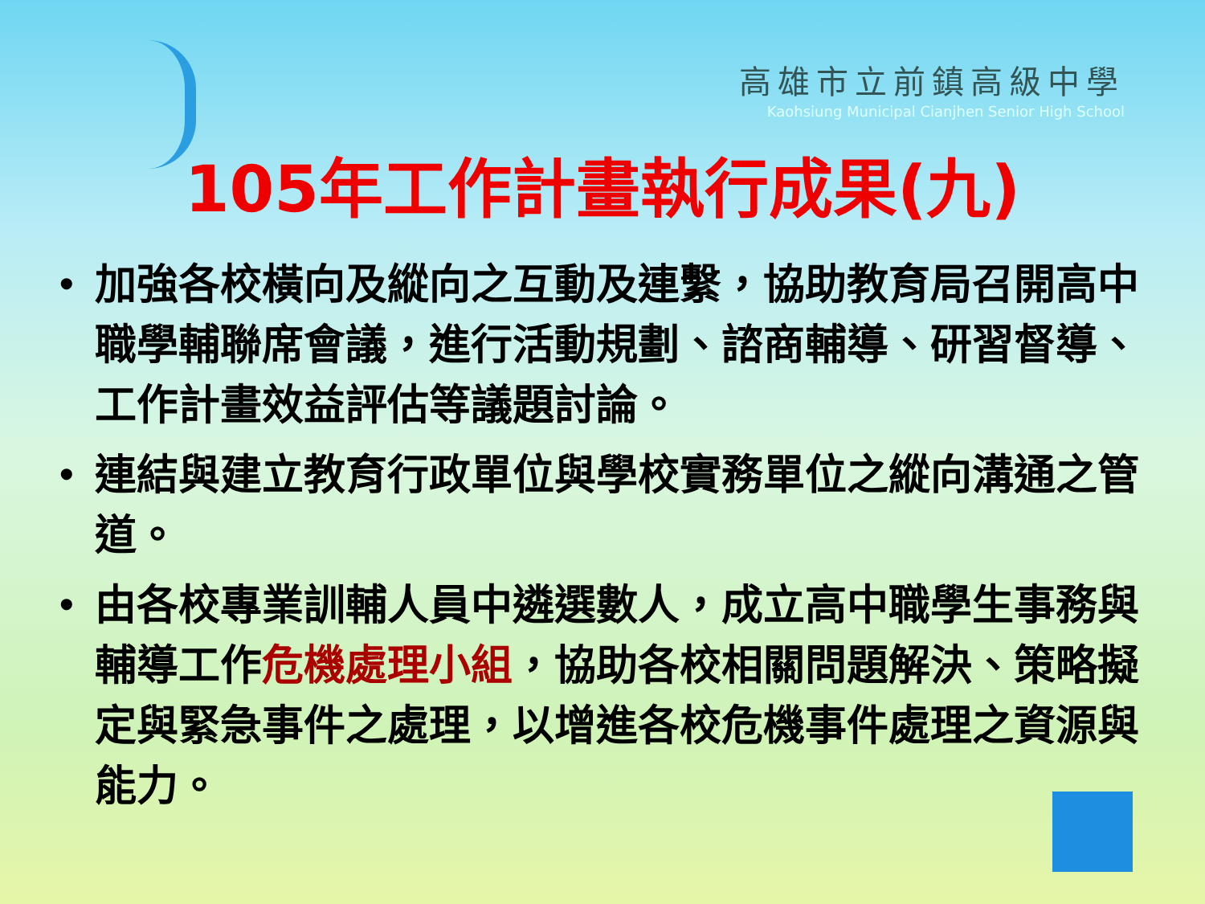高雄市立前鎮高級中學
Kaohsiung Municipal Cianjhen Senior High School
105年工作計畫執行成果(九)
• 加強各校橫向及縱向之互動及連繫，協助教育局召開高中職學輔聯席會議，進行活動規劃、諮商輔導、研習督導、工作計畫效益評估等議題討論。
• 連結與建立教育行政單位與學校實務單位之縱向溝通之管道。
• 由各校專業訓輔人員中遴選數人，成立高中職學生事務與輔導工作危機處理小組，協助各校相關問題解決、策略擬定與緊急事件之處理，以增進各校危機事件處理之資源與能力。